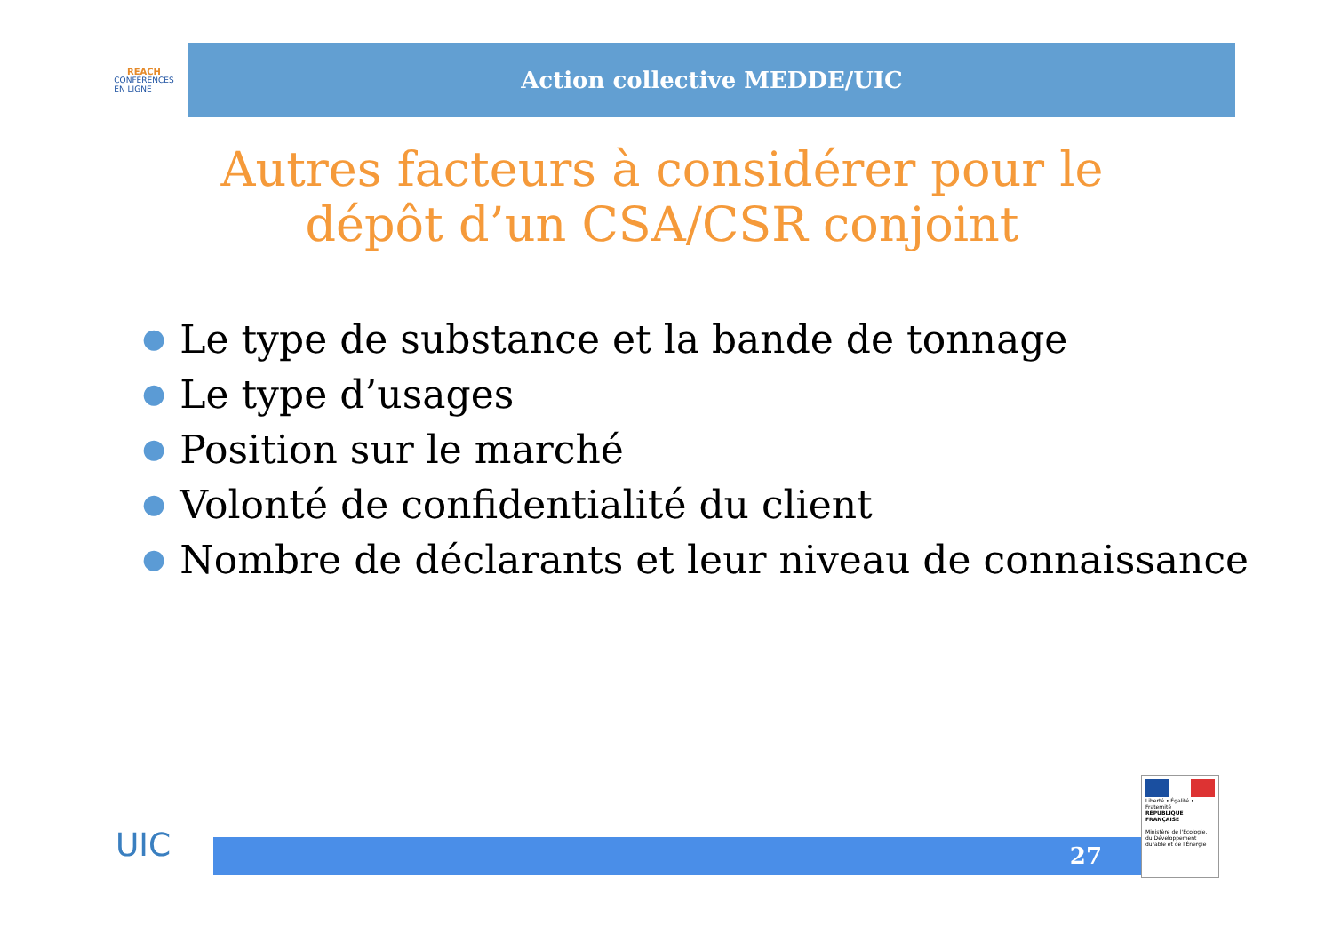REACH
CONFÉRENCES
EN LIGNE
Action collective MEDDE/UIC
Autres facteurs à considérer pour le dépôt d’un CSA/CSR conjoint
● Le type de substance et la bande de tonnage
● Le type d’usages
● Position sur le marché
● Volonté de confidentialité du client
● Nombre de déclarants et leur niveau de connaissance
UIC 27
Liberté • Égalité • Fraternité
RÉPUBLIQUE FRANÇAISE
Ministère de l'Écologie, du Développement durable et de l'Énergie